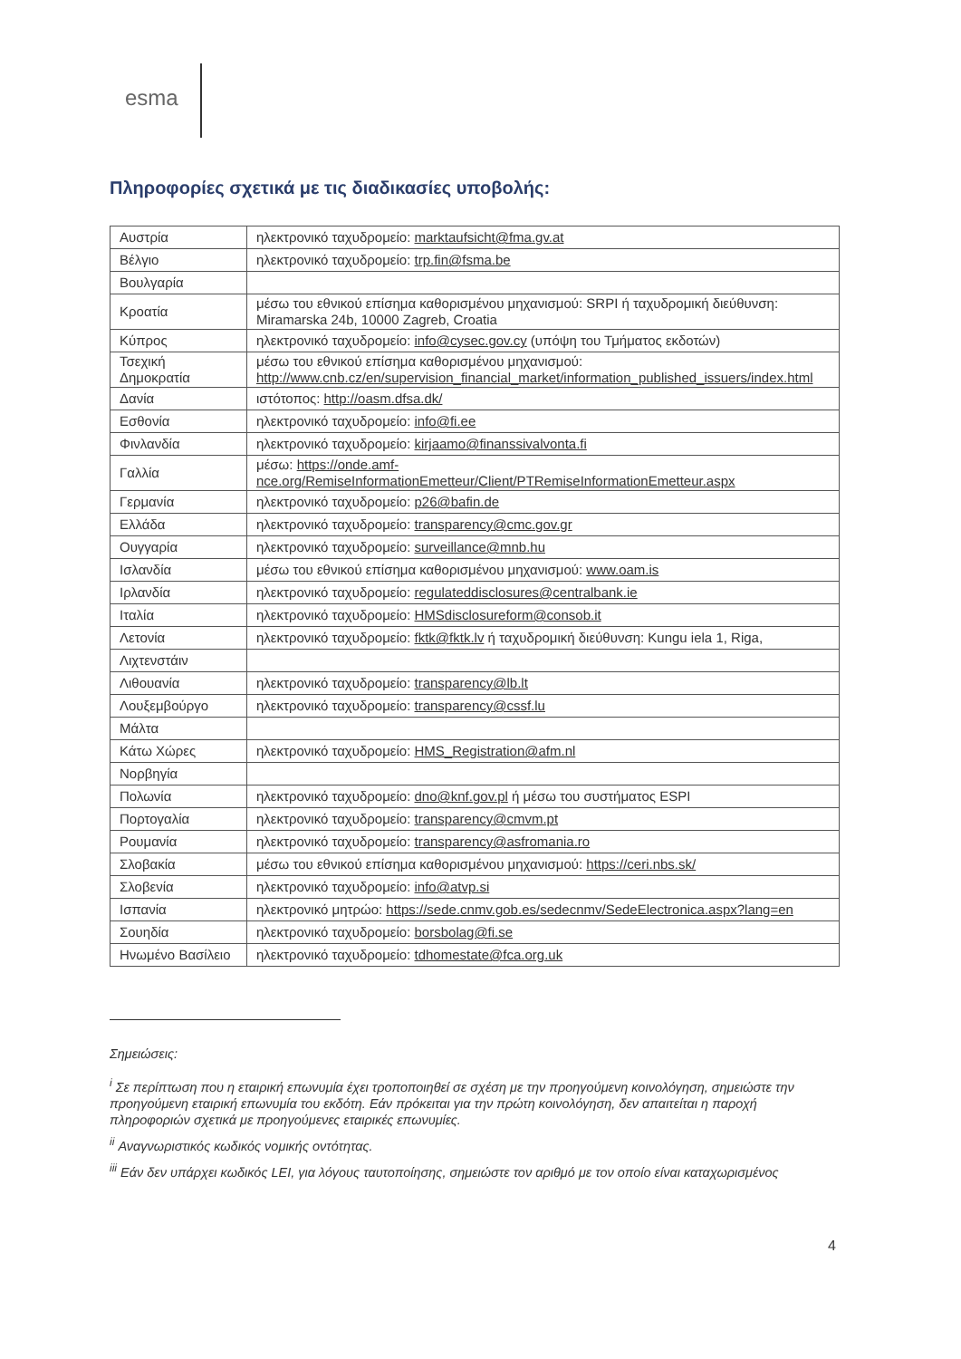esma
Πληροφορίες σχετικά με τις διαδικασίες υποβολής:
| Αυστρία | ηλεκτρονικό ταχυδρομείο: marktaufsicht@fma.gv.at |
| Βέλγιο | ηλεκτρονικό ταχυδρομείο: trp.fin@fsma.be |
| Βουλγαρία | |
| Κροατία | μέσω του εθνικού επίσημα καθορισμένου μηχανισμού: SRPI ή ταχυδρομική διεύθυνση: Miramarska 24b, 10000 Zagreb, Croatia |
| Κύπρος | ηλεκτρονικό ταχυδρομείο: info@cysec.gov.cy (υπόψη του Τμήματος εκδοτών) |
| Τσεχική Δημοκρατία | μέσω του εθνικού επίσημα καθορισμένου μηχανισμού: http://www.cnb.cz/en/supervision_financial_market/information_published_issuers/index.html |
| Δανία | ιστότοπος: http://oasm.dfsa.dk/ |
| Εσθονία | ηλεκτρονικό ταχυδρομείο: info@fi.ee |
| Φινλανδία | ηλεκτρονικό ταχυδρομείο: kirjaamo@finanssivalvonta.fi |
| Γαλλία | μέσω: https://onde.amf-nce.org/RemiseInformationEmetteur/Client/PTRemiseInformationEmetteur.aspx |
| Γερμανία | ηλεκτρονικό ταχυδρομείο: p26@bafin.de |
| Ελλάδα | ηλεκτρονικό ταχυδρομείο: transparency@cmc.gov.gr |
| Ουγγαρία | ηλεκτρονικό ταχυδρομείο: surveillance@mnb.hu |
| Ισλανδία | μέσω του εθνικού επίσημα καθορισμένου μηχανισμού: www.oam.is |
| Ιρλανδία | ηλεκτρονικό ταχυδρομείο: regulateddisclosures@centralbank.ie |
| Ιταλία | ηλεκτρονικό ταχυδρομείο: HMSdisclosureform@consob.it |
| Λετονία | ηλεκτρονικό ταχυδρομείο: fktk@fktk.lv ή ταχυδρομική διεύθυνση: Kungu iela 1, Riga, |
| Λιχτενστάιν | |
| Λιθουανία | ηλεκτρονικό ταχυδρομείο: transparency@lb.lt |
| Λουξεμβούργο | ηλεκτρονικό ταχυδρομείο: transparency@cssf.lu |
| Μάλτα | |
| Κάτω Χώρες | ηλεκτρονικό ταχυδρομείο: HMS_Registration@afm.nl |
| Νορβηγία | |
| Πολωνία | ηλεκτρονικό ταχυδρομείο: dno@knf.gov.pl ή μέσω του συστήματος ESPI |
| Πορτογαλία | ηλεκτρονικό ταχυδρομείο: transparency@cmvm.pt |
| Ρουμανία | ηλεκτρονικό ταχυδρομείο: transparency@asfromania.ro |
| Σλοβακία | μέσω του εθνικού επίσημα καθορισμένου μηχανισμού: https://ceri.nbs.sk/ |
| Σλοβενία | ηλεκτρονικό ταχυδρομείο: info@atvp.si |
| Ισπανία | ηλεκτρονικό μητρώο: https://sede.cnmv.gob.es/sedecnmv/SedeElectronica.aspx?lang=en |
| Σουηδία | ηλεκτρονικό ταχυδρομείο: borsbolag@fi.se |
| Ηνωμένο Βασίλειο | ηλεκτρονικό ταχυδρομείο: tdhomestate@fca.org.uk |
Σημειώσεις:
<sup>i</sup> Σε περίπτωση που η εταιρική επωνυμία έχει τροποποιηθεί σε σχέση με την προηγούμενη κοινολόγηση, σημειώστε την προηγούμενη εταιρική επωνυμία του εκδότη. Εάν πρόκειται για την πρώτη κοινολόγηση, δεν απαιτείται η παροχή πληροφοριών σχετικά με προηγούμενες εταιρικές επωνυμίες.
<sup>ii</sup> Αναγνωριστικός κωδικός νομικής οντότητας.
<sup>iii</sup> Εάν δεν υπάρχει κωδικός LEI, για λόγους ταυτοποίησης, σημειώστε τον αριθμό με τον οποίο είναι καταχωρισμένος
4